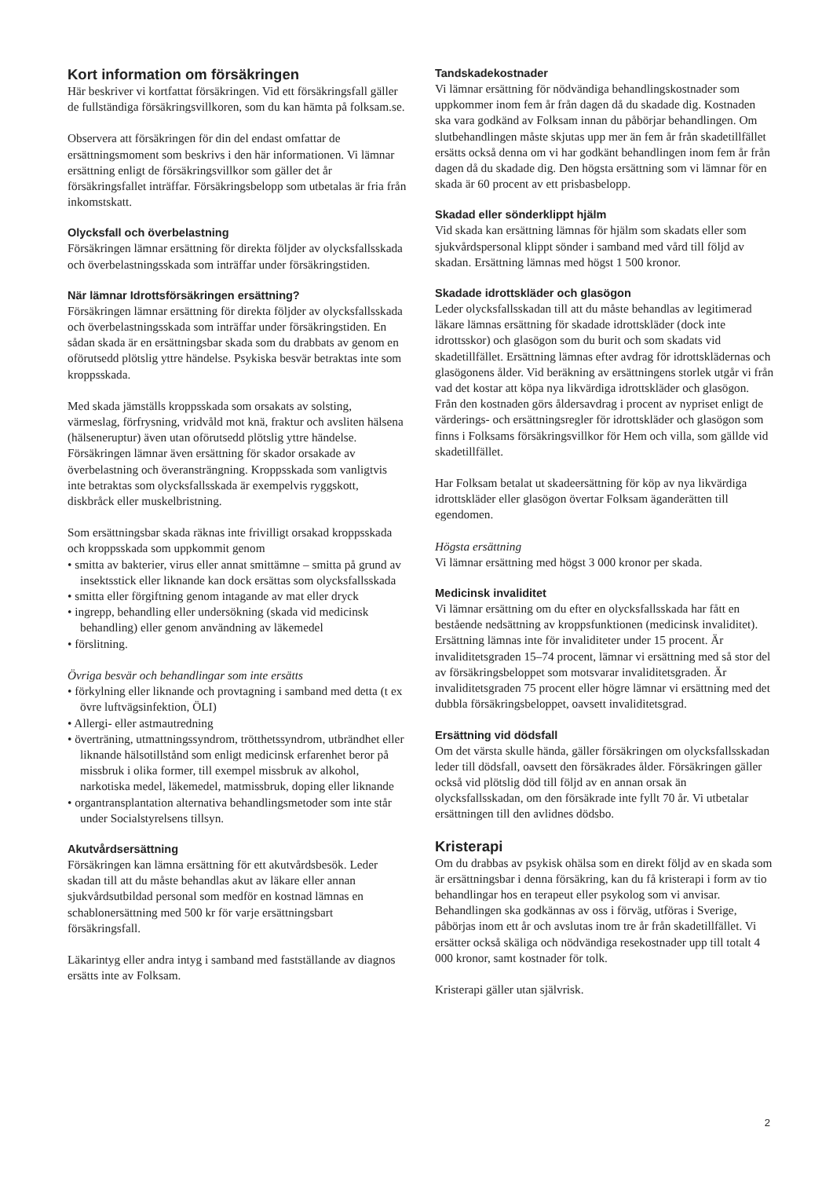Kort information om försäkringen
Här beskriver vi kortfattat försäkringen. Vid ett försäkringsfall gäller de fullständiga försäkringsvillkoren, som du kan hämta på folksam.se.
Observera att försäkringen för din del endast omfattar de ersättningsmoment som beskrivs i den här informationen. Vi lämnar ersättning enligt de försäkringsvillkor som gäller det år försäkringsfallet inträffar. Försäkringsbelopp som utbetalas är fria från inkomstskatt.
Olycksfall och överbelastning
Försäkringen lämnar ersättning för direkta följder av olycksfallsskada och överbelastningsskada som inträffar under försäkringstiden.
När lämnar Idrottsförsäkringen ersättning?
Försäkringen lämnar ersättning för direkta följder av olycksfallsskada och överbelastningsskada som inträffar under försäkringstiden. En sådan skada är en ersättningsbar skada som du drabbats av genom en oförutsedd plötslig yttre händelse. Psykiska besvär betraktas inte som kroppsskada.
Med skada jämställs kroppsskada som orsakats av solsting, värmeslag, förfrysning, vridvåld mot knä, fraktur och avsliten hälsena (hälseneruptur) även utan oförutsedd plötslig yttre händelse. Försäkringen lämnar även ersättning för skador orsakade av överbelastning och överansträngning. Kroppsskada som vanligtvis inte betraktas som olycksfallsskada är exempelvis ryggskott, diskbråck eller muskelbristning.
Som ersättningsbar skada räknas inte frivilligt orsakad kroppsskada och kroppsskada som uppkommit genom
• smitta av bakterier, virus eller annat smittämne – smitta på grund av insektsstick eller liknande kan dock ersättas som olycksfallsskada
• smitta eller förgiftning genom intagande av mat eller dryck
• ingrepp, behandling eller undersökning (skada vid medicinsk behandling) eller genom användning av läkemedel
• förslitning.
Övriga besvär och behandlingar som inte ersätts
• förkylning eller liknande och provtagning i samband med detta (t ex övre luftvägsinfektion, ÖLI)
• Allergi- eller astmautredning
• överträning, utmattningssyndrom, trötthetssyndrom, utbrändhet eller liknande hälsotillstånd som enligt medicinsk erfarenhet beror på missbruk i olika former, till exempel missbruk av alkohol, narkotiska medel, läkemedel, matmissbruk, doping eller liknande
• organtransplantation alternativa behandlingsmetoder som inte står under Socialstyrelsens tillsyn.
Akutvårdsersättning
Försäkringen kan lämna ersättning för ett akutvårdsbesök. Leder skadan till att du måste behandlas akut av läkare eller annan sjukvårdsutbildad personal som medför en kostnad lämnas en schablonersättning med 500 kr för varje ersättningsbart försäkringsfall.
Läkarintyg eller andra intyg i samband med fastställande av diagnos ersätts inte av Folksam.
Tandskadekostnader
Vi lämnar ersättning för nödvändiga behandlingskostnader som uppkommer inom fem år från dagen då du skadade dig. Kostnaden ska vara godkänd av Folksam innan du påbörjar behandlingen. Om slutbehandlingen måste skjutas upp mer än fem år från skadetillfället ersätts också denna om vi har godkänt behandlingen inom fem år från dagen då du skadade dig. Den högsta ersättning som vi lämnar för en skada är 60 procent av ett prisbasbelopp.
Skadad eller sönderklippt hjälm
Vid skada kan ersättning lämnas för hjälm som skadats eller som sjukvårdspersonal klippt sönder i samband med vård till följd av skadan. Ersättning lämnas med högst 1 500 kronor.
Skadade idrottskläder och glasögon
Leder olycksfallsskadan till att du måste behandlas av legitimerad läkare lämnas ersättning för skadade idrottskläder (dock inte idrottsskor) och glasögon som du burit och som skadats vid skadetillfället. Ersättning lämnas efter avdrag för idrottsklädernas och glasögonens ålder. Vid beräkning av ersättningens storlek utgår vi från vad det kostar att köpa nya likvärdiga idrottskläder och glasögon. Från den kostnaden görs åldersavdrag i procent av nypriset enligt de värderings- och ersättningsregler för idrottskläder och glasögon som finns i Folksams försäkringsvillkor för Hem och villa, som gällde vid skadetillfället.
Har Folksam betalat ut skadeersättning för köp av nya likvärdiga idrottskläder eller glasögon övertar Folksam äganderätten till egendomen.
Högsta ersättning
Vi lämnar ersättning med högst 3 000 kronor per skada.
Medicinsk invaliditet
Vi lämnar ersättning om du efter en olycksfallsskada har fått en bestående nedsättning av kroppsfunktionen (medicinsk invaliditet). Ersättning lämnas inte för invaliditeter under 15 procent. Är invaliditetsgraden 15–74 procent, lämnar vi ersättning med så stor del av försäkringsbeloppet som motsvarar invaliditetsgraden. Är invaliditetsgraden 75 procent eller högre lämnar vi ersättning med det dubbla försäkringsbeloppet, oavsett invaliditetsgrad.
Ersättning vid dödsfall
Om det värsta skulle hända, gäller försäkringen om olycksfallsskadan leder till dödsfall, oavsett den försäkrades ålder. Försäkringen gäller också vid plötslig död till följd av en annan orsak än olycksfallsskadan, om den försäkrade inte fyllt 70 år. Vi utbetalar ersättningen till den avlidnes dödsbo.
Kristerapi
Om du drabbas av psykisk ohälsa som en direkt följd av en skada som är ersättningsbar i denna försäkring, kan du få kristerapi i form av tio behandlingar hos en terapeut eller psykolog som vi anvisar. Behandlingen ska godkännas av oss i förväg, utföras i Sverige, påbörjas inom ett år och avslutas inom tre år från skadetillfället. Vi ersätter också skäliga och nödvändiga resekostnader upp till totalt 4 000 kronor, samt kostnader för tolk.
Kristerapi gäller utan självrisk.
2